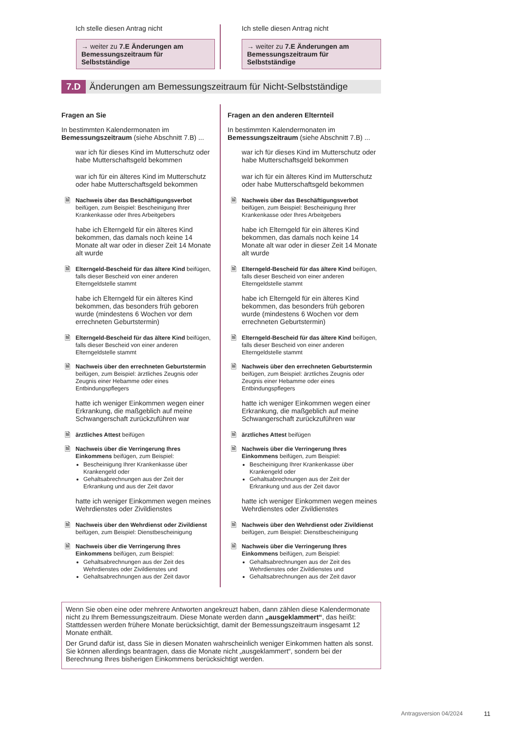Ich stelle diesen Antrag nicht
→ weiter zu 7.E Änderungen am Bemessungszeitraum für Selbstständige
Ich stelle diesen Antrag nicht
→ weiter zu 7.E Änderungen am Bemessungszeitraum für Selbstständige
7.D Änderungen am Bemessungszeitraum für Nicht-Selbstständige
Fragen an Sie
In bestimmten Kalendermonaten im Bemessungszeitraum (siehe Abschnitt 7.B) ...
war ich für dieses Kind im Mutterschutz oder habe Mutterschaftsgeld bekommen
war ich für ein älteres Kind im Mutterschutz oder habe Mutterschaftsgeld bekommen
🗎
Nachweis über das Beschäftigungsverbot beifügen, zum Beispiel: Bescheinigung Ihrer Krankenkasse oder Ihres Arbeitgebers
habe ich Elterngeld für ein älteres Kind bekommen, das damals noch keine 14 Monate alt war oder in dieser Zeit 14 Monate alt wurde
🗎
Elterngeld-Bescheid für das ältere Kind beifügen, falls dieser Bescheid von einer anderen Elterngeldstelle stammt
habe ich Elterngeld für ein älteres Kind bekommen, das besonders früh geboren wurde (mindestens 6 Wochen vor dem errechneten Geburtstermin)
🗎
Elterngeld-Bescheid für das ältere Kind beifügen, falls dieser Bescheid von einer anderen Elterngeldstelle stammt
🗎
Nachweis über den errechneten Geburtstermin beifügen, zum Beispiel: ärztliches Zeugnis oder Zeugnis einer Hebamme oder eines Entbindungspflegers
hatte ich weniger Einkommen wegen einer Erkrankung, die maßgeblich auf meine Schwangerschaft zurückzuführen war
🗎
ärztliches Attest beifügen
🗎
Nachweis über die Verringerung Ihres Einkommens beifügen, zum Beispiel:
Bescheinigung Ihrer Krankenkasse über Krankengeld oder
Gehaltsabrechnungen aus der Zeit der Erkrankung und aus der Zeit davor
hatte ich weniger Einkommen wegen meines Wehrdienstes oder Zivildienstes
🗎
Nachweis über den Wehrdienst oder Zivildienst beifügen, zum Beispiel: Dienstbescheinigung
🗎
Nachweis über die Verringerung Ihres Einkommens beifügen, zum Beispiel:
Gehaltsabrechnungen aus der Zeit des Wehrdienstes oder Zivildienstes und
Gehaltsabrechnungen aus der Zeit davor
Fragen an den anderen Elternteil
In bestimmten Kalendermonaten im Bemessungszeitraum (siehe Abschnitt 7.B) ...
war ich für dieses Kind im Mutterschutz oder habe Mutterschaftsgeld bekommen
war ich für ein älteres Kind im Mutterschutz oder habe Mutterschaftsgeld bekommen
🗎
Nachweis über das Beschäftigungsverbot beifügen, zum Beispiel: Bescheinigung Ihrer Krankenkasse oder Ihres Arbeitgebers
habe ich Elterngeld für ein älteres Kind bekommen, das damals noch keine 14 Monate alt war oder in dieser Zeit 14 Monate alt wurde
🗎
Elterngeld-Bescheid für das ältere Kind beifügen, falls dieser Bescheid von einer anderen Elterngeldstelle stammt
habe ich Elterngeld für ein älteres Kind bekommen, das besonders früh geboren wurde (mindestens 6 Wochen vor dem errechneten Geburtstermin)
🗎
Elterngeld-Bescheid für das ältere Kind beifügen, falls dieser Bescheid von einer anderen Elterngeldstelle stammt
🗎
Nachweis über den errechneten Geburtstermin beifügen, zum Beispiel: ärztliches Zeugnis oder Zeugnis einer Hebamme oder eines Entbindungspflegers
hatte ich weniger Einkommen wegen einer Erkrankung, die maßgeblich auf meine Schwangerschaft zurückzuführen war
🗎
ärztliches Attest beifügen
🗎
Nachweis über die Verringerung Ihres Einkommens beifügen, zum Beispiel:
Bescheinigung Ihrer Krankenkasse über Krankengeld oder
Gehaltsabrechnungen aus der Zeit der Erkrankung und aus der Zeit davor
hatte ich weniger Einkommen wegen meines Wehrdienstes oder Zivildienstes
🗎
Nachweis über den Wehrdienst oder Zivildienst beifügen, zum Beispiel: Dienstbescheinigung
🗎
Nachweis über die Verringerung Ihres Einkommens beifügen, zum Beispiel:
Gehaltsabrechnungen aus der Zeit des Wehrdienstes oder Zivildienstes und
Gehaltsabrechnungen aus der Zeit davor
Wenn Sie oben eine oder mehrere Antworten angekreuzt haben, dann zählen diese Kalendermonate nicht zu Ihrem Bemessungszeitraum. Diese Monate werden dann „ausgeklammert“, das heißt: Stattdessen werden frühere Monate berücksichtigt, damit der Bemessungszeitraum insgesamt 12 Monate enthält.
Der Grund dafür ist, dass Sie in diesen Monaten wahrscheinlich weniger Einkommen hatten als sonst. Sie können allerdings beantragen, dass die Monate nicht „ausgeklammert“, sondern bei der Berechnung Ihres bisherigen Einkommens berücksichtigt werden.
Antragsversion 04/2024 11